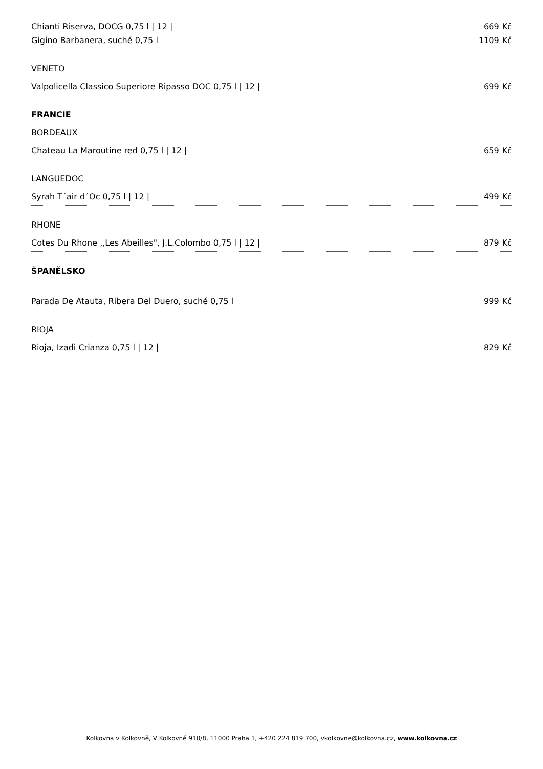Chianti Riserva, DOCG 0,75 l | 12 | 669 Kč
Gigino Barbanera, suché 0,75 l 1109 Kč
VENETO
Valpolicella Classico Superiore Ripasso DOC 0,75 l | 12 | 699 Kč
FRANCIE
BORDEAUX
Chateau La Maroutine red 0,75 l | 12 | 659 Kč
LANGUEDOC
Syrah T´air d´Oc 0,75 l | 12 | 499 Kč
RHONE
Cotes Du Rhone ,,Les Abeilles", J.L.Colombo 0,75 l | 12 | 879 Kč
ŠPANĚLSKO
Parada De Atauta, Ribera Del Duero, suché 0,75 l 999 Kč
RIOJA
Rioja, Izadi Crianza 0,75 l | 12 | 829 Kč
Kolkovna v Kolkovně, V Kolkovně 910/8, 11000 Praha 1, +420 224 819 700, vkolkovne@kolkovna.cz, www.kolkovna.cz